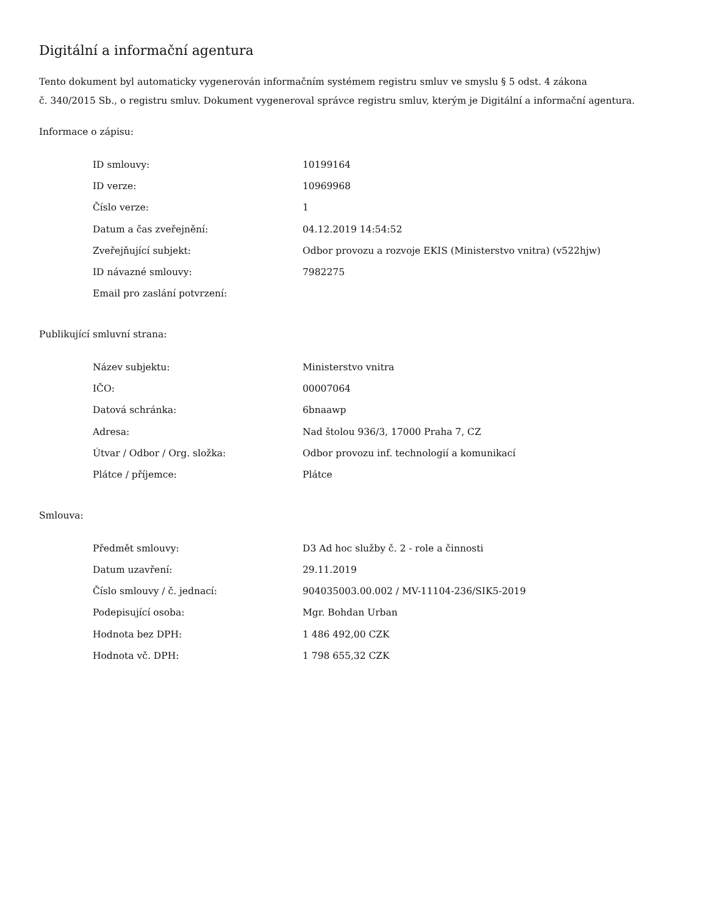Digitální a informační agentura
Tento dokument byl automaticky vygenerován informačním systémem registru smluv ve smyslu § 5 odst. 4 zákona
č. 340/2015 Sb., o registru smluv. Dokument vygeneroval správce registru smluv, kterým je Digitální a informační agentura.
Informace o zápisu:
| ID smlouvy: | 10199164 |
| ID verze: | 10969968 |
| Číslo verze: | 1 |
| Datum a čas zveřejnění: | 04.12.2019 14:54:52 |
| Zveřejňující subjekt: | Odbor provozu a rozvoje EKIS (Ministerstvo vnitra) (v522hjw) |
| ID návazné smlouvy: | 7982275 |
| Email pro zaslání potvrzení: | |
Publikující smluvní strana:
| Název subjektu: | Ministerstvo vnitra |
| IČO: | 00007064 |
| Datová schránka: | 6bnaawp |
| Adresa: | Nad štolou 936/3, 17000 Praha 7, CZ |
| Útvar / Odbor / Org. složka: | Odbor provozu inf. technologií a komunikací |
| Plátce / příjemce: | Plátce |
Smlouva:
| Předmět smlouvy: | D3 Ad hoc služby č. 2 - role a činnosti |
| Datum uzavření: | 29.11.2019 |
| Číslo smlouvy / č. jednací: | 904035003.00.002 / MV-11104-236/SIK5-2019 |
| Podepisující osoba: | Mgr. Bohdan Urban |
| Hodnota bez DPH: | 1 486 492,00 CZK |
| Hodnota vč. DPH: | 1 798 655,32 CZK |